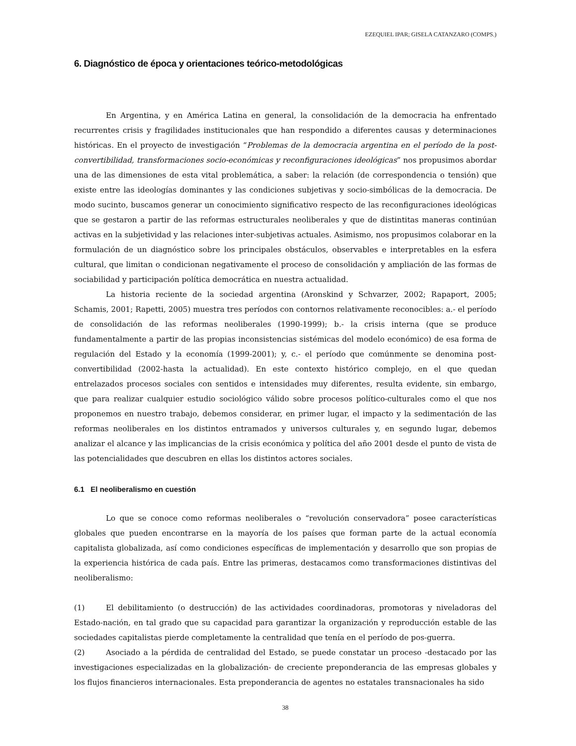EZEQUIEL IPAR; GISELA CATANZARO (COMPS.)
6. Diagnóstico de época y orientaciones teórico-metodológicas
En Argentina, y en América Latina en general, la consolidación de la democracia ha enfrentado recurrentes crisis y fragilidades institucionales que han respondido a diferentes causas y determinaciones históricas. En el proyecto de investigación “Problemas de la democracia argentina en el período de la post-convertibilidad, transformaciones socio-económicas y reconfiguraciones ideológicas” nos propusimos abordar una de las dimensiones de esta vital problemática, a saber: la relación (de correspondencia o tensión) que existe entre las ideologías dominantes y las condiciones subjetivas y socio-simbólicas de la democracia. De modo sucinto, buscamos generar un conocimiento significativo respecto de las reconfiguraciones ideológicas que se gestaron a partir de las reformas estructurales neoliberales y que de distintitas maneras continúan activas en la subjetividad y las relaciones inter-subjetivas actuales. Asimismo, nos propusimos colaborar en la formulación de un diagnóstico sobre los principales obstáculos, observables e interpretables en la esfera cultural, que limitan o condicionan negativamente el proceso de consolidación y ampliación de las formas de sociabilidad y participación política democrática en nuestra actualidad.
La historia reciente de la sociedad argentina (Aronskind y Schvarzer, 2002; Rapaport, 2005; Schamis, 2001; Rapetti, 2005) muestra tres períodos con contornos relativamente reconocibles: a.- el período de consolidación de las reformas neoliberales (1990-1999); b.- la crisis interna (que se produce fundamentalmente a partir de las propias inconsistencias sistémicas del modelo económico) de esa forma de regulación del Estado y la economía (1999-2001); y, c.- el período que comúnmente se denomina post-convertibilidad (2002-hasta la actualidad). En este contexto histórico complejo, en el que quedan entrelazados procesos sociales con sentidos e intensidades muy diferentes, resulta evidente, sin embargo, que para realizar cualquier estudio sociológico válido sobre procesos político-culturales como el que nos proponemos en nuestro trabajo, debemos considerar, en primer lugar, el impacto y la sedimentación de las reformas neoliberales en los distintos entramados y universos culturales y, en segundo lugar, debemos analizar el alcance y las implicancias de la crisis económica y política del año 2001 desde el punto de vista de las potencialidades que descubren en ellas los distintos actores sociales.
6.1 El neoliberalismo en cuestión
Lo que se conoce como reformas neoliberales o “revolución conservadora” posee características globales que pueden encontrarse en la mayoría de los países que forman parte de la actual economía capitalista globalizada, así como condiciones específicas de implementación y desarrollo que son propias de la experiencia histórica de cada país. Entre las primeras, destacamos como transformaciones distintivas del neoliberalismo:
(1) El debilitamiento (o destrucción) de las actividades coordinadoras, promotoras y niveladoras del Estado-nación, en tal grado que su capacidad para garantizar la organización y reproducción estable de las sociedades capitalistas pierde completamente la centralidad que tenía en el período de pos-guerra.
(2) Asociado a la pérdida de centralidad del Estado, se puede constatar un proceso -destacado por las investigaciones especializadas en la globalización- de creciente preponderancia de las empresas globales y los flujos financieros internacionales. Esta preponderancia de agentes no estatales transnacionales ha sido
38